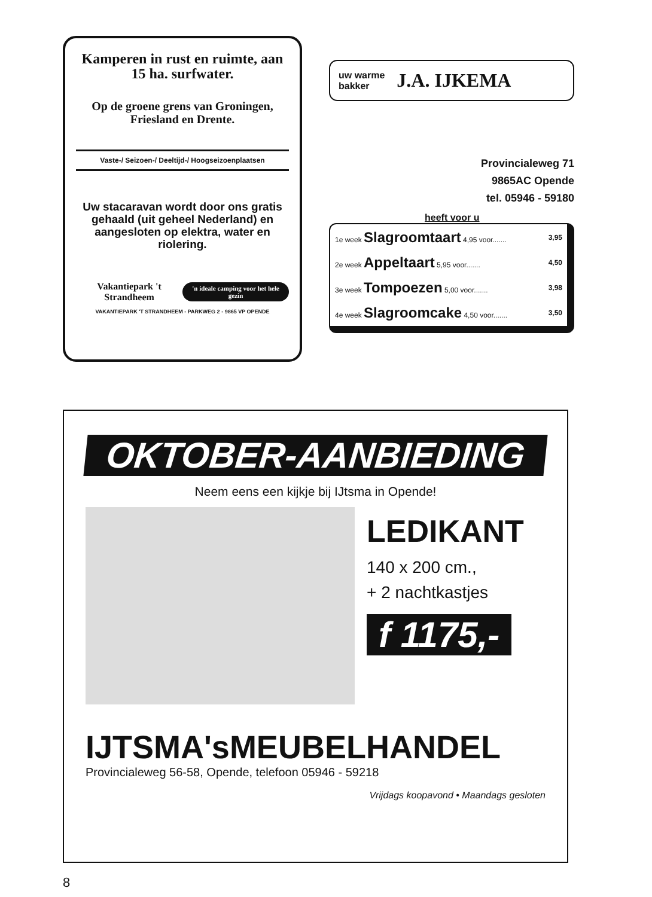Kamperen in rust en ruimte, aan 15 ha. surfwater.
Op de groene grens van Groningen, Friesland en Drente.
Vaste-/ Seizoen-/ Deeltijd-/ Hoogseizoenplaatsen
Uw stacaravan wordt door ons gratis gehaald (uit geheel Nederland) en aangesloten op elektra, water en riolering.
Vakantiepark 't Strandheem 'n ideale camping voor het hele gezin
VAKANTIEPARK 'T STRANDHEEM - PARKWEG 2 - 9865 VP OPENDE
uw warme
bakker J.A. IJKEMA
Provincialeweg 71
9865AC Opende
tel. 05946 - 59180
heeft voor u
| 1e week Slagroomtaart 4,95 voor....... | 3,95 |
| 2e week Appeltaart 5,95 voor....... | 4,50 |
| 3e week Tompoezen 5,00 voor....... | 3,98 |
| 4e week Slagroomcake 4,50 voor....... | 3,50 |
OKTOBER-AANBIEDING
Neem eens een kijkje bij IJtsma in Opende!
LEDIKANT
140 x 200 cm.,
+ 2 nachtkastjes
f 1175,-
IJTSMA'sMEUBELHANDEL
Provincialeweg 56-58, Opende, telefoon 05946 - 59218
Vrijdags koopavond • Maandags gesloten
8